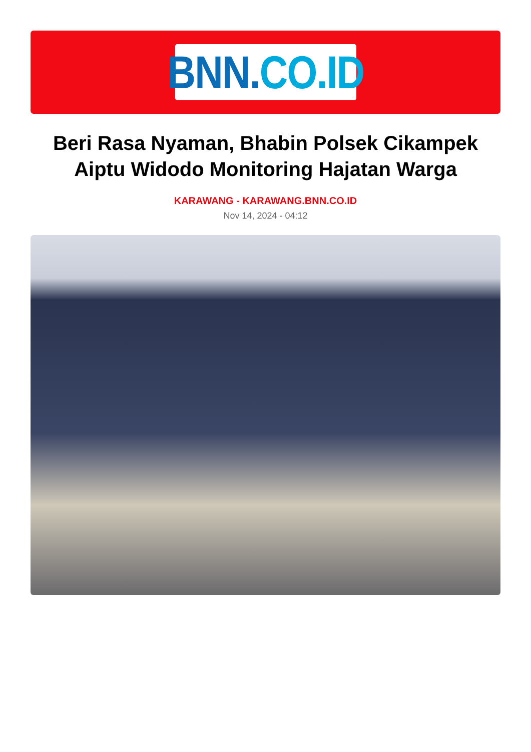BNN. CO.ID
Beri Rasa Nyaman, Bhabin Polsek Cikampek Aiptu Widodo Monitoring Hajatan Warga
KARAWANG - KARAWANG.BNN.CO.ID
Nov 14, 2024 - 04:12